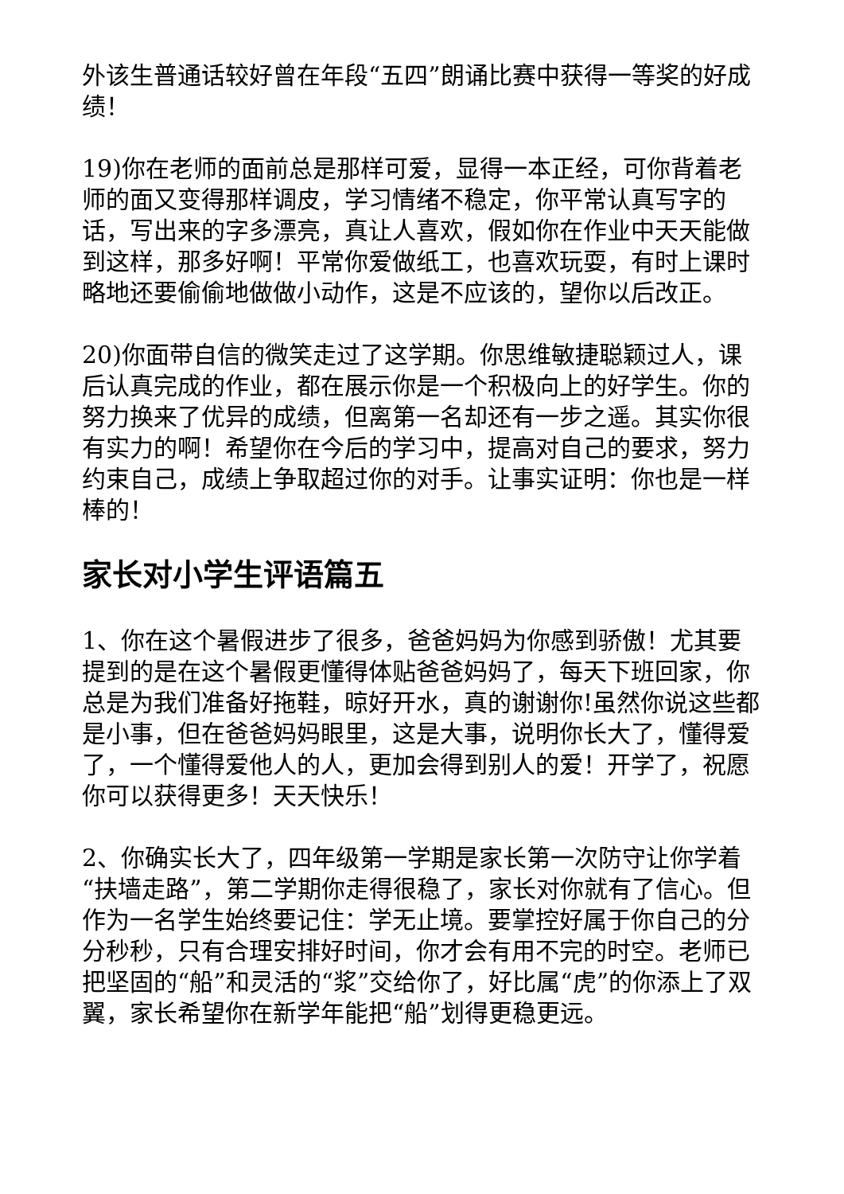外该生普通话较好曾在年段“五四”朗诵比赛中获得一等奖的好成绩！
19)你在老师的面前总是那样可爱，显得一本正经，可你背着老师的面又变得那样调皮，学习情绪不稳定，你平常认真写字的话，写出来的字多漂亮，真让人喜欢，假如你在作业中天天能做到这样，那多好啊！平常你爱做纸工，也喜欢玩耍，有时上课时略地还要偷偷地做做小动作，这是不应该的，望你以后改正。
20)你面带自信的微笑走过了这学期。你思维敏捷聪颖过人，课后认真完成的作业，都在展示你是一个积极向上的好学生。你的努力换来了优异的成绩，但离第一名却还有一步之遥。其实你很有实力的啊！希望你在今后的学习中，提高对自己的要求，努力约束自己，成绩上争取超过你的对手。让事实证明：你也是一样棒的！
家长对小学生评语篇五
1、你在这个暑假进步了很多，爸爸妈妈为你感到骄傲！尤其要提到的是在这个暑假更懂得体贴爸爸妈妈了，每天下班回家，你总是为我们准备好拖鞋，晾好开水，真的谢谢你!虽然你说这些都是小事，但在爸爸妈妈眼里，这是大事，说明你长大了，懂得爱了，一个懂得爱他人的人，更加会得到别人的爱！开学了，祝愿你可以获得更多！天天快乐！
2、你确实长大了，四年级第一学期是家长第一次防守让你学着“扶墙走路”，第二学期你走得很稳了，家长对你就有了信心。但作为一名学生始终要记住：学无止境。要掌控好属于你自己的分分秒秒，只有合理安排好时间，你才会有用不完的时空。老师已把坚固的“船”和灵活的“浆”交给你了，好比属“虎”的你添上了双翼，家长希望你在新学年能把“船”划得更稳更远。